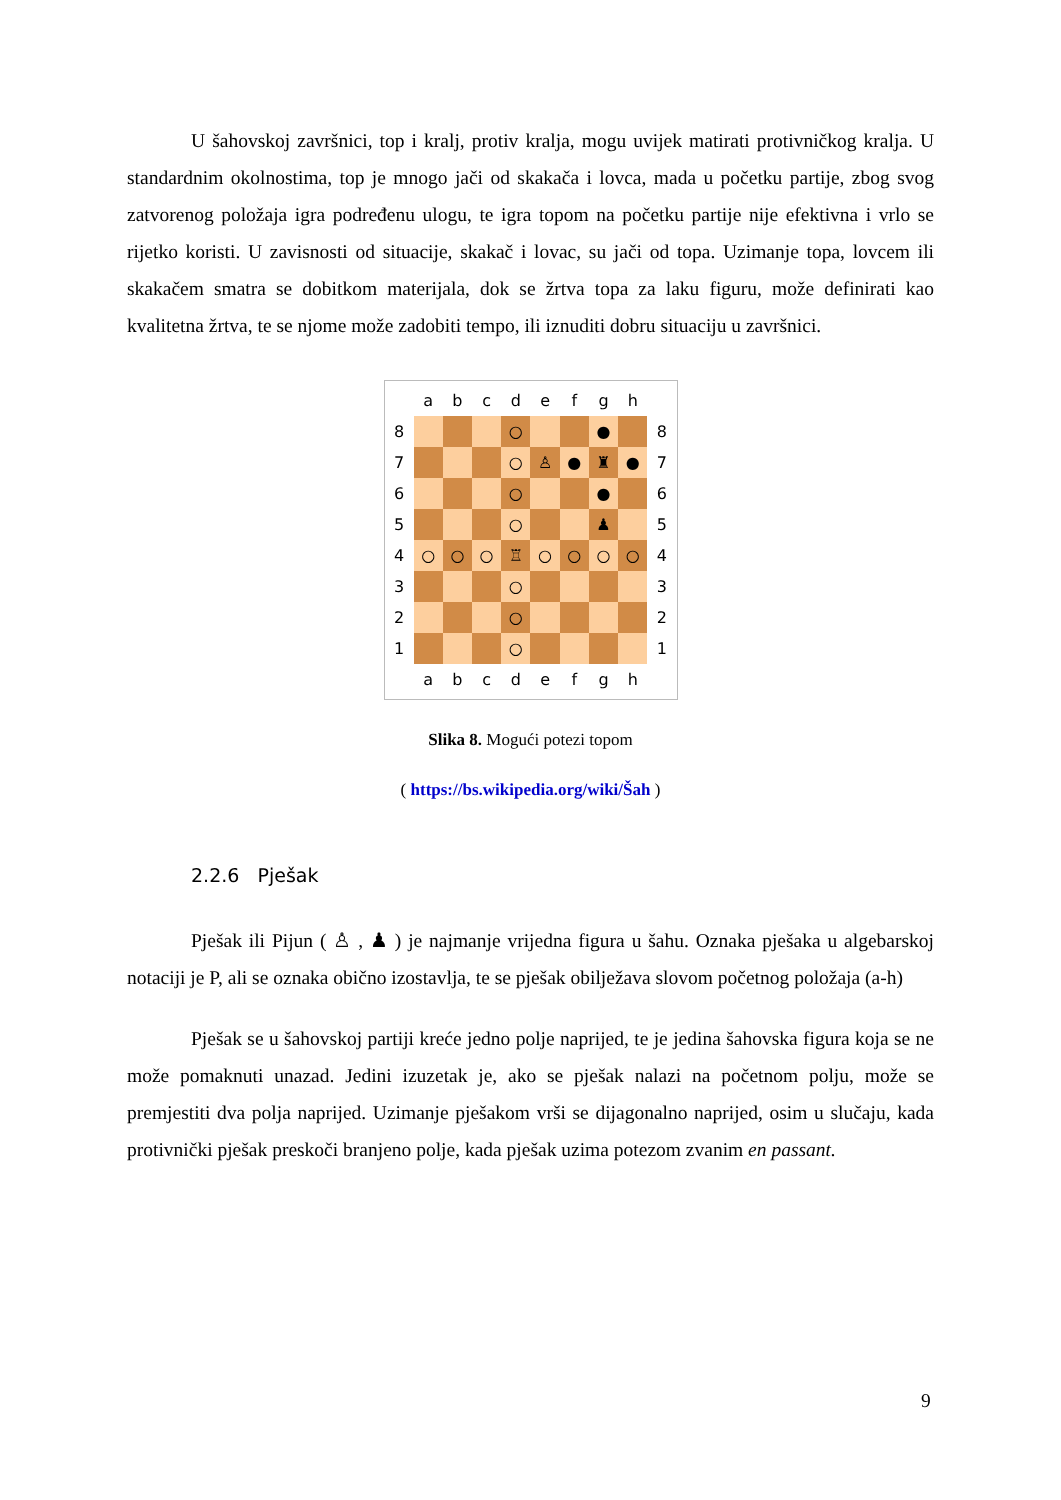U šahovskoj završnici, top i kralj, protiv kralja, mogu uvijek matirati protivničkog kralja. U standardnim okolnostima, top je mnogo jači od skakača i lovca, mada u početku partije, zbog svog zatvorenog položaja igra podređenu ulogu, te igra topom na početku partije nije efektivna i vrlo se rijetko koristi. U zavisnosti od situacije, skakač i lovac, su jači od topa. Uzimanje topa, lovcem ili skakačem smatra se dobitkom materijala, dok se žrtva topa za laku figuru, može definirati kao kvalitetna žrtva, te se njome može zadobiti tempo, ili iznuditi dobru situaciju u završnici.
| | a | b | c | d | e | f | g | h | |
| 8 | | | | ○ | | | ● | | 8 |
| 7 | | | | ○ | ♙ | ● | ♜ | ● | 7 |
| 6 | | | | ○ | | | ● | | 6 |
| 5 | | | | ○ | | | ♟ | | 5 |
| 4 | ○ | ○ | ○ | ♖ | ○ | ○ | ○ | ○ | 4 |
| 3 | | | | ○ | | | | | 3 |
| 2 | | | | ○ | | | | | 2 |
| 1 | | | | ○ | | | | | 1 |
| | a | b | c | d | e | f | g | h | |
Slika 8. Mogući potezi topom
( https://bs.wikipedia.org/wiki/Šah )
2.2.6 Pješak
Pješak ili Pijun ( ♙ , ♟ ) je najmanje vrijedna figura u šahu. Oznaka pješaka u algebarskoj notaciji je P, ali se oznaka obično izostavlja, te se pješak obilježava slovom početnog položaja (a-h)
Pješak se u šahovskoj partiji kreće jedno polje naprijed, te je jedina šahovska figura koja se ne može pomaknuti unazad. Jedini izuzetak je, ako se pješak nalazi na početnom polju, može se premjestiti dva polja naprijed. Uzimanje pješakom vrši se dijagonalno naprijed, osim u slučaju, kada protivnički pješak preskoči branjeno polje, kada pješak uzima potezom zvanim en passant.
9